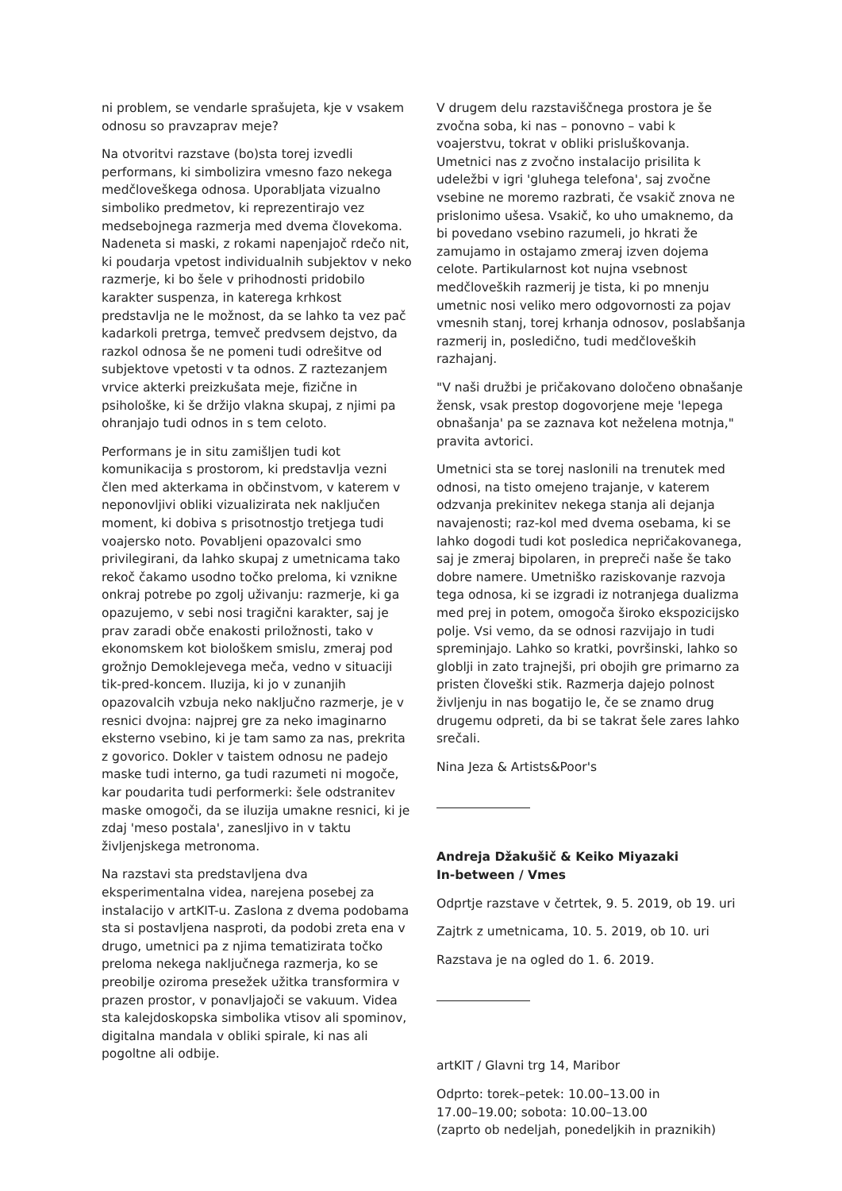ni problem, se vendarle sprašujeta, kje v vsakem odnosu so pravzaprav meje?
Na otvoritvi razstave (bo)sta torej izvedli performans, ki simbolizira vmesno fazo nekega medčloveškega odnosa. Uporabljata vizualno simboliko predmetov, ki reprezentirajo vez medsebojnega razmerja med dvema človekoma. Nadeneta si maski, z rokami napenjajoč rdečo nit, ki poudarja vpetost individualnih subjektov v neko razmerje, ki bo šele v prihodnosti pridobilo karakter suspenza, in katerega krhkost predstavlja ne le možnost, da se lahko ta vez pač kadarkoli pretrga, temveč predvsem dejstvo, da razkol odnosa še ne pomeni tudi odrešitve od subjektove vpetosti v ta odnos. Z raztezanjem vrvice akterki preizkušata meje, fizične in psihološke, ki še držijo vlakna skupaj, z njimi pa ohranjajo tudi odnos in s tem celoto.
Performans je in situ zamišljen tudi kot komunikacija s prostorom, ki predstavlja vezni člen med akterkama in občinstvom, v katerem v neponovljivi obliki vizualizirata nek naključen moment, ki dobiva s prisotnostjo tretjega tudi voajersko noto. Povabljeni opazovalci smo privilegirani, da lahko skupaj z umetnicama tako rekoč čakamo usodno točko preloma, ki vznikne onkraj potrebe po zgolj uživanju: razmerje, ki ga opazujemo, v sebi nosi tragični karakter, saj je prav zaradi obče enakosti priložnosti, tako v ekonomskem kot biološkem smislu, zmeraj pod grožnjo Demoklejevega meča, vedno v situaciji tik-pred-koncem. Iluzija, ki jo v zunanjih opazovalcih vzbuja neko naključno razmerje, je v resnici dvojna: najprej gre za neko imaginarno eksterno vsebino, ki je tam samo za nas, prekrita z govorico. Dokler v taistem odnosu ne padejo maske tudi interno, ga tudi razumeti ni mogoče, kar poudarita tudi performerki: šele odstranitev maske omogoči, da se iluzija umakne resnici, ki je zdaj 'meso postala', zanesljivo in v taktu življenjskega metronoma.
Na razstavi sta predstavljena dva eksperimentalna videa, narejena posebej za instalacijo v artKIT-u. Zaslona z dvema podobama sta si postavljena nasproti, da podobi zreta ena v drugo, umetnici pa z njima tematizirata točko preloma nekega naključnega razmerja, ko se preobilje oziroma presežek užitka transformira v prazen prostor, v ponavljajoči se vakuum. Videa sta kalejdoskopska simbolika vtisov ali spominov, digitalna mandala v obliki spirale, ki nas ali pogoltne ali odbije.
V drugem delu razstaviščnega prostora je še zvočna soba, ki nas – ponovno – vabi k voajerstvu, tokrat v obliki prisluškovanja. Umetnici nas z zvočno instalacijo prisilita k udeležbi v igri 'gluhega telefona', saj zvočne vsebine ne moremo razbrati, če vsakič znova ne prislonimo ušesa. Vsakič, ko uho umaknemo, da bi povedano vsebino razumeli, jo hkrati že zamujamo in ostajamo zmeraj izven dojema celote. Partikularnost kot nujna vsebnost medčloveških razmerij je tista, ki po mnenju umetnic nosi veliko mero odgovornosti za pojav vmesnih stanj, torej krhanja odnosov, poslabšanja razmerij in, posledično, tudi medčloveških razhajanj.
"V naši družbi je pričakovano določeno obnašanje žensk, vsak prestop dogovorjene meje 'lepega obnašanja' pa se zaznava kot neželena motnja," pravita avtorici.
Umetnici sta se torej naslonili na trenutek med odnosi, na tisto omejeno trajanje, v katerem odzvanja prekinitev nekega stanja ali dejanja navajenosti; raz-kol med dvema osebama, ki se lahko dogodi tudi kot posledica nepričakovanega, saj je zmeraj bipolaren, in prepreči naše še tako dobre namere. Umetniško raziskovanje razvoja tega odnosa, ki se izgradi iz notranjega dualizma med prej in potem, omogoča široko ekspozicijsko polje. Vsi vemo, da se odnosi razvijajo in tudi spreminjajo. Lahko so kratki, površinski, lahko so globlji in zato trajnejši, pri obojih gre primarno za pristen človeški stik. Razmerja dajejo polnost življenju in nas bogatijo le, če se znamo drug drugemu odpreti, da bi se takrat šele zares lahko srečali.
Nina Jeza & Artists&Poor's
Andreja Džakušič & Keiko Miyazaki
In-between / Vmes
Odprtje razstave v četrtek, 9. 5. 2019, ob 19. uri
Zajtrk z umetnicama, 10. 5. 2019, ob 10. uri
Razstava je na ogled do 1. 6. 2019.
artKIT / Glavni trg 14, Maribor
Odprto: torek–petek: 10.00–13.00 in
17.00–19.00; sobota: 10.00–13.00
(zaprto ob nedeljah, ponedeljkih in praznikih)